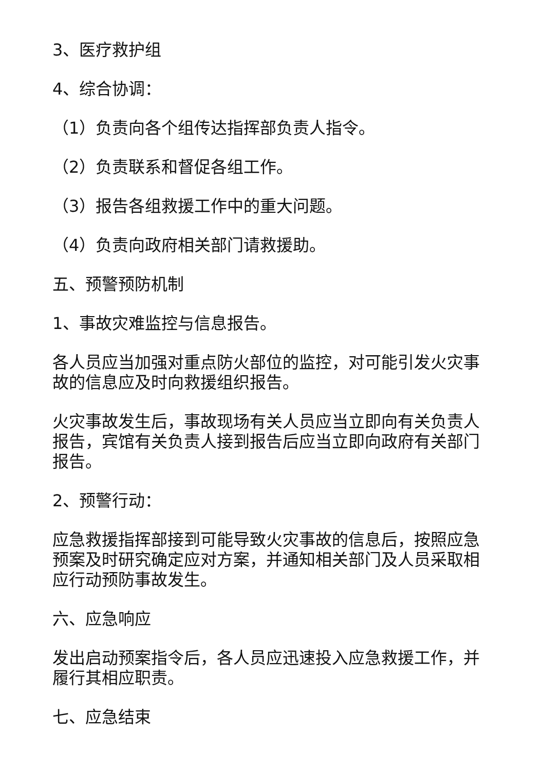3、医疗救护组
4、综合协调：
（1）负责向各个组传达指挥部负责人指令。
（2）负责联系和督促各组工作。
（3）报告各组救援工作中的重大问题。
（4）负责向政府相关部门请救援助。
五、预警预防机制
1、事故灾难监控与信息报告。
各人员应当加强对重点防火部位的监控，对可能引发火灾事故的信息应及时向救援组织报告。
火灾事故发生后，事故现场有关人员应当立即向有关负责人报告，宾馆有关负责人接到报告后应当立即向政府有关部门报告。
2、预警行动：
应急救援指挥部接到可能导致火灾事故的信息后，按照应急预案及时研究确定应对方案，并通知相关部门及人员采取相应行动预防事故发生。
六、应急响应
发出启动预案指令后，各人员应迅速投入应急救援工作，并履行其相应职责。
七、应急结束